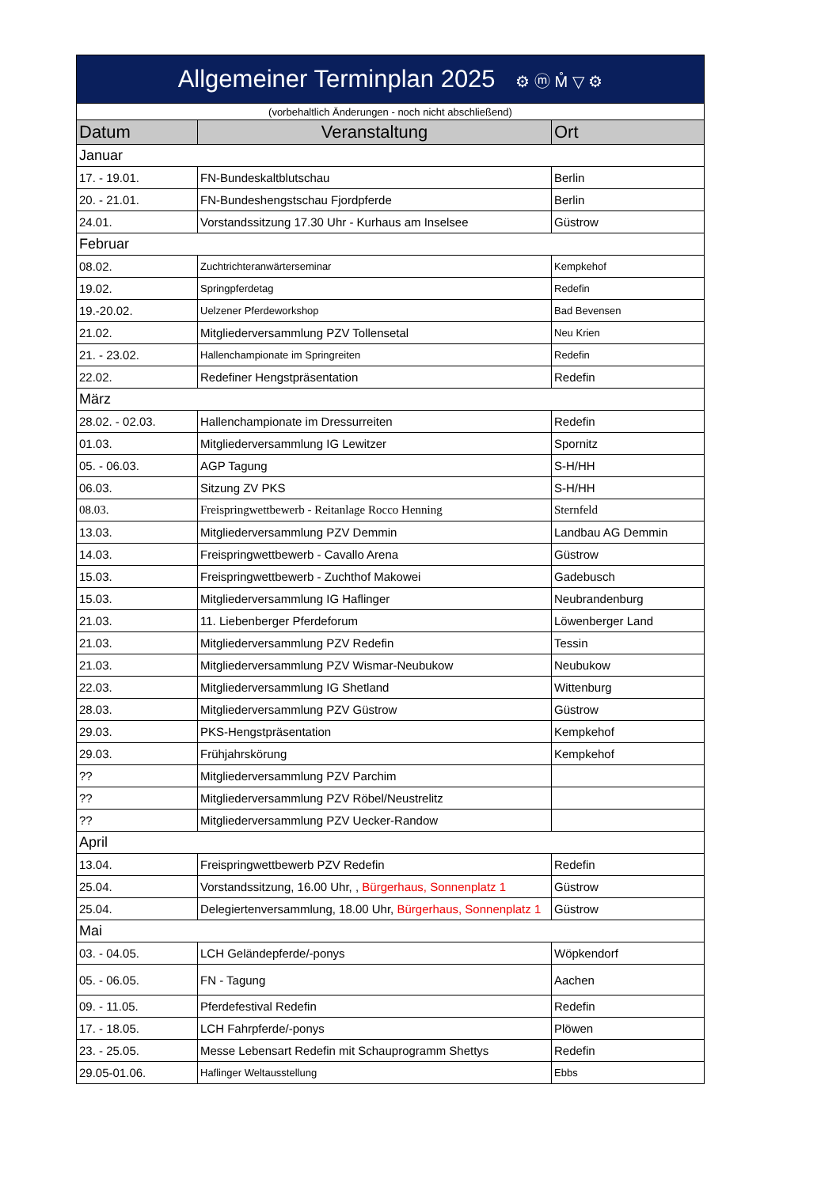| Allgemeiner Terminplan 2025 ⚙ ⓜ M̊ ▽ ⚙ | | |
| (vorbehaltlich Änderungen - noch nicht abschließend) | | |
| Datum | Veranstaltung | Ort |
| Januar | | |
| 17. - 19.01. | FN-Bundeskaltblutschau | Berlin |
| 20. - 21.01. | FN-Bundeshengstschau Fjordpferde | Berlin |
| 24.01. | Vorstandssitzung 17.30 Uhr - Kurhaus am Inselsee | Güstrow |
| Februar | | |
| 08.02. | Zuchtrichteranwärterseminar | Kempkehof |
| 19.02. | Springpferdetag | Redefin |
| 19.-20.02. | Uelzener Pferdeworkshop | Bad Bevensen |
| 21.02. | Mitgliederversammlung PZV Tollensetal | Neu Krien |
| 21. - 23.02. | Hallenchampionate im Springreiten | Redefin |
| 22.02. | Redefiner Hengstpräsentation | Redefin |
| März | | |
| 28.02. - 02.03. | Hallenchampionate im Dressurreiten | Redefin |
| 01.03. | Mitgliederversammlung IG Lewitzer | Spornitz |
| 05. - 06.03. | AGP Tagung | S-H/HH |
| 06.03. | Sitzung ZV PKS | S-H/HH |
| 08.03. | Freispringwettbewerb - Reitanlage Rocco Henning | Sternfeld |
| 13.03. | Mitgliederversammlung PZV Demmin | Landbau AG Demmin |
| 14.03. | Freispringwettbewerb - Cavallo Arena | Güstrow |
| 15.03. | Freispringwettbewerb - Zuchthof Makowei | Gadebusch |
| 15.03. | Mitgliederversammlung IG Haflinger | Neubrandenburg |
| 21.03. | 11. Liebenberger Pferdeforum | Löwenberger Land |
| 21.03. | Mitgliederversammlung PZV Redefin | Tessin |
| 21.03. | Mitgliederversammlung PZV Wismar-Neubukow | Neubukow |
| 22.03. | Mitgliederversammlung IG Shetland | Wittenburg |
| 28.03. | Mitgliederversammlung PZV Güstrow | Güstrow |
| 29.03. | PKS-Hengstpräsentation | Kempkehof |
| 29.03. | Frühjahrskörung | Kempkehof |
| ?? | Mitgliederversammlung PZV Parchim | |
| ?? | Mitgliederversammlung PZV Röbel/Neustrelitz | |
| ?? | Mitgliederversammlung PZV Uecker-Randow | |
| April | | |
| 13.04. | Freispringwettbewerb PZV Redefin | Redefin |
| 25.04. | Vorstandssitzung, 16.00 Uhr, , Bürgerhaus, Sonnenplatz 1 | Güstrow |
| 25.04. | Delegiertenversammlung, 18.00 Uhr, Bürgerhaus, Sonnenplatz 1 | Güstrow |
| Mai | | |
| 03. - 04.05. | LCH Geländepferde/-ponys | Wöpkendorf |
| 05. - 06.05. | FN - Tagung | Aachen |
| 09. - 11.05. | Pferdefestival Redefin | Redefin |
| 17. - 18.05. | LCH Fahrpferde/-ponys | Plöwen |
| 23. - 25.05. | Messe Lebensart Redefin mit Schauprogramm Shettys | Redefin |
| 29.05-01.06. | Haflinger Weltausstellung | Ebbs |